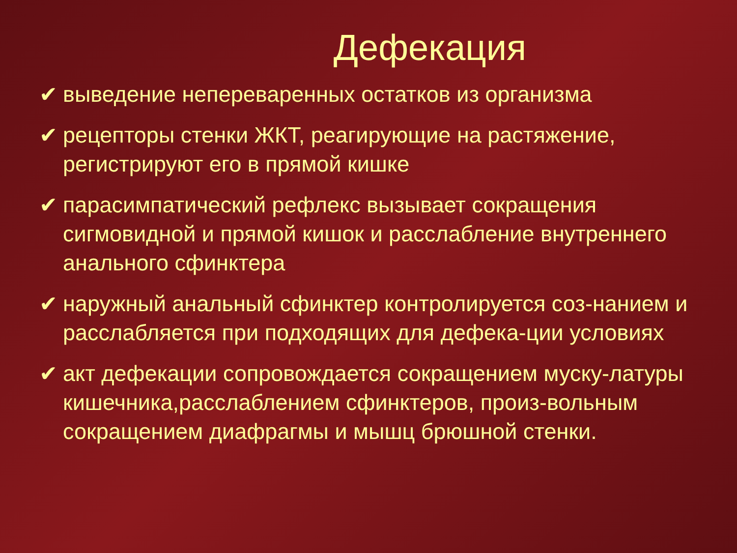Дефекация
✔ выведение непереваренных остатков из организма
✔ рецепторы стенки ЖКТ, реагирующие на растяжение, регистрируют его в прямой кишке
✔ парасимпатический рефлекс вызывает сокращения сигмовидной и прямой кишок и расслабление внутреннего анального сфинктера
✔ наружный анальный сфинктер контролируется соз-нанием и расслабляется при подходящих для дефека-ции условиях
✔ акт дефекации сопровождается сокращением муску-латуры кишечника,расслаблением сфинктеров, произ-вольным сокращением диафрагмы и мышц брюшной стенки.